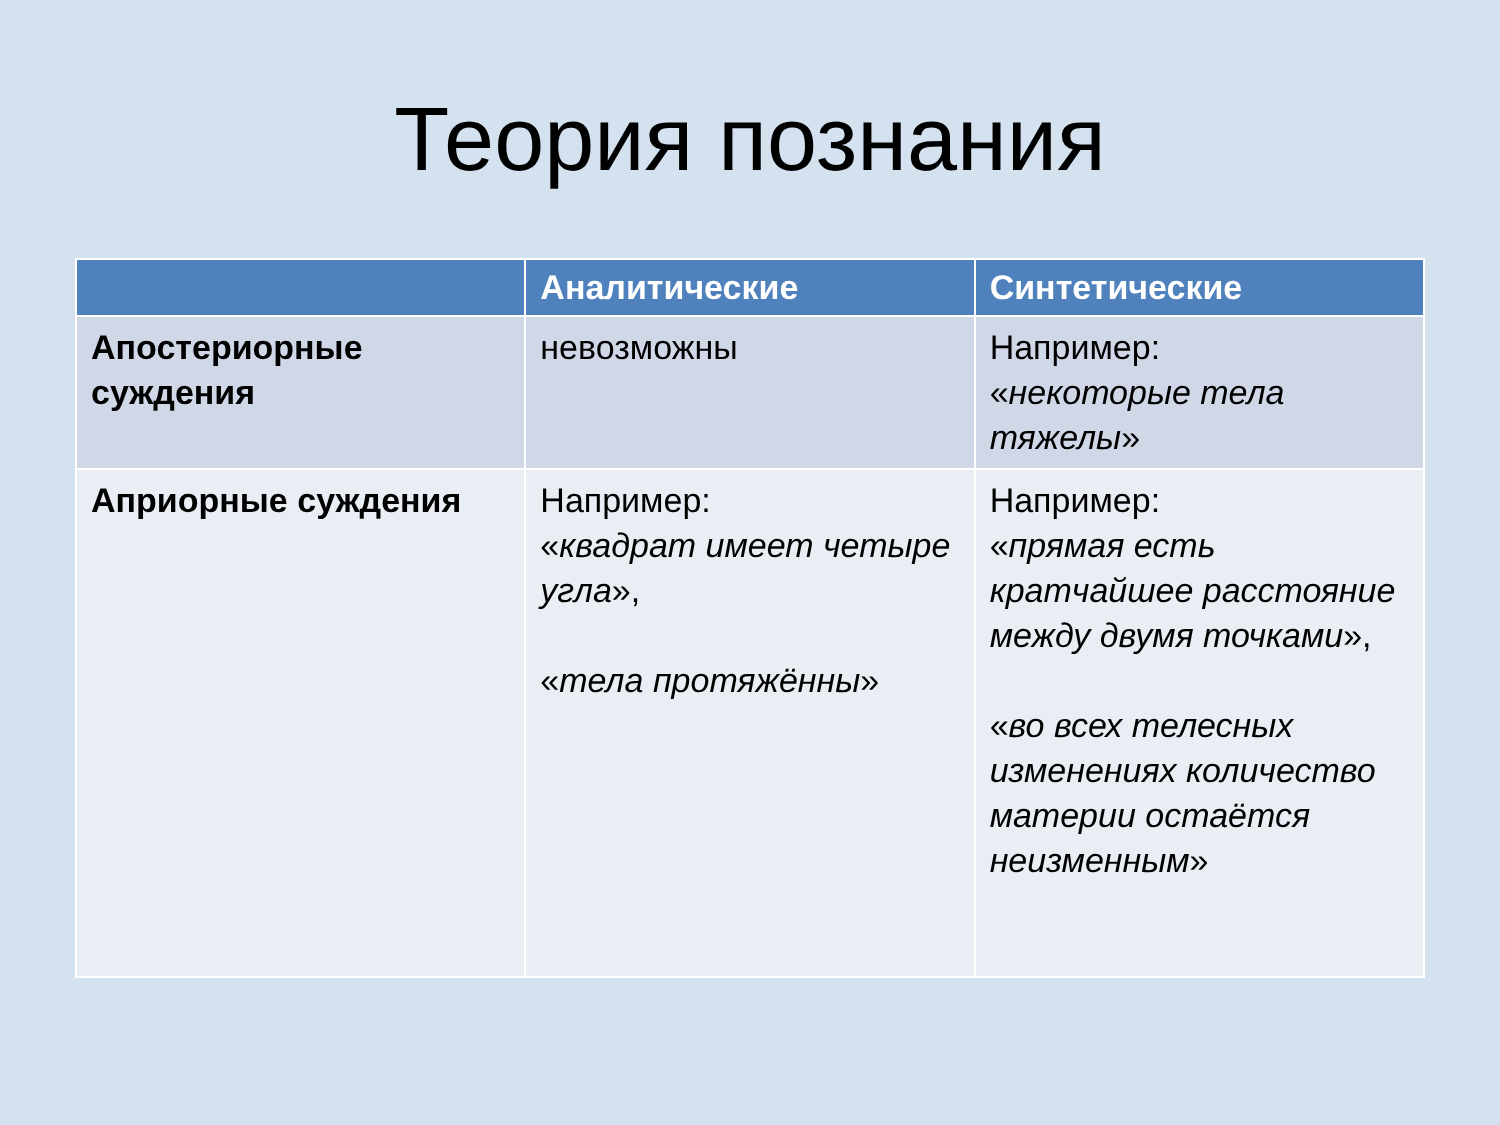Теория познания
| | Аналитические | Синтетические |
| --- | --- | --- |
| Апостериорные суждения | невозможны | Например: « некоторые тела тяжелы » |
| Априорные суждения | Например: « квадрат имеет четыре угла », « тела протяжённы » | Например: « прямая есть кратчайшее расстояние между двумя точками », « во всех телесных изменениях количество материи остаётся неизменным » |